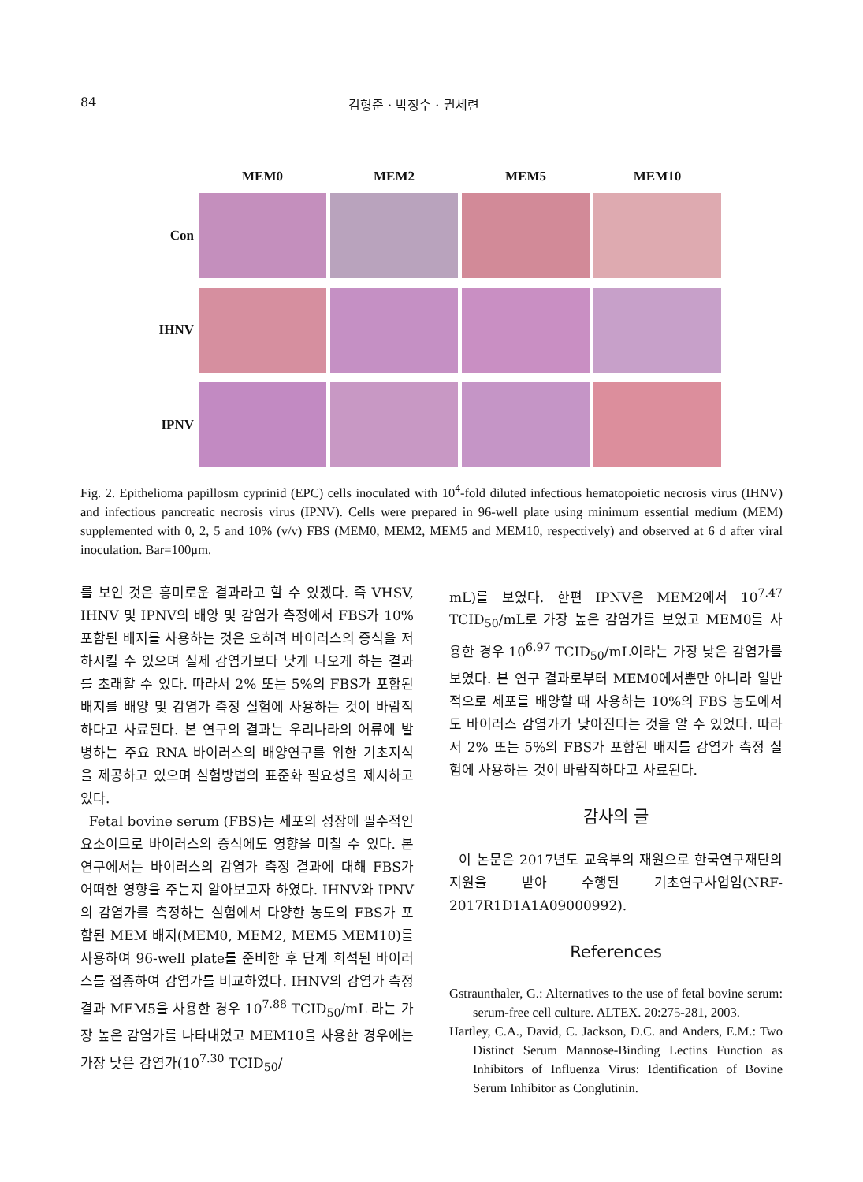84 김형준 · 박정수 · 권세련
| | MEM0 | MEM2 | MEM5 | MEM10 |
| --- | --- | --- | --- | --- |
| Con | | | | |
| IHNV | | | | |
| IPNV | | | | |
Fig. 2. Epithelioma papillosm cyprinid (EPC) cells inoculated with 10<sup>4</sup>-fold diluted infectious hematopoietic necrosis virus (IHNV) and infectious pancreatic necrosis virus (IPNV). Cells were prepared in 96-well plate using minimum essential medium (MEM) supplemented with 0, 2, 5 and 10% (v/v) FBS (MEM0, MEM2, MEM5 and MEM10, respectively) and observed at 6 d after viral inoculation. Bar=100μm.
를 보인 것은 흥미로운 결과라고 할 수 있겠다. 즉 VHSV, IHNV 및 IPNV의 배양 및 감염가 측정에서 FBS가 10% 포함된 배지를 사용하는 것은 오히려 바이러스의 증식을 저하시킬 수 있으며 실제 감염가보다 낮게 나오게 하는 결과를 초래할 수 있다. 따라서 2% 또는 5%의 FBS가 포함된 배지를 배양 및 감염가 측정 실험에 사용하는 것이 바람직하다고 사료된다. 본 연구의 결과는 우리나라의 어류에 발병하는 주요 RNA 바이러스의 배양연구를 위한 기초지식을 제공하고 있으며 실험방법의 표준화 필요성을 제시하고 있다.
Fetal bovine serum (FBS)는 세포의 성장에 필수적인 요소이므로 바이러스의 증식에도 영향을 미칠 수 있다. 본 연구에서는 바이러스의 감염가 측정 결과에 대해 FBS가 어떠한 영향을 주는지 알아보고자 하였다. IHNV와 IPNV의 감염가를 측정하는 실험에서 다양한 농도의 FBS가 포함된 MEM 배지(MEM0, MEM2, MEM5 MEM10)를 사용하여 96-well plate를 준비한 후 단계 희석된 바이러스를 접종하여 감염가를 비교하였다. IHNV의 감염가 측정 결과 MEM5을 사용한 경우 10<sup>7.88</sup> TCID<sub>50</sub>/mL 라는 가장 높은 감염가를 나타내었고 MEM10을 사용한 경우에는 가장 낮은 감염가(10<sup>7.30</sup> TCID<sub>50</sub>/
mL)를 보였다. 한편 IPNV은 MEM2에서 10<sup>7.47</sup> TCID<sub>50</sub>/mL로 가장 높은 감염가를 보였고 MEM0를 사용한 경우 10<sup>6.97</sup> TCID<sub>50</sub>/mL이라는 가장 낮은 감염가를 보였다. 본 연구 결과로부터 MEM0에서뿐만 아니라 일반적으로 세포를 배양할 때 사용하는 10%의 FBS 농도에서도 바이러스 감염가가 낮아진다는 것을 알 수 있었다. 따라서 2% 또는 5%의 FBS가 포함된 배지를 감염가 측정 실험에 사용하는 것이 바람직하다고 사료된다.
감사의 글
이 논문은 2017년도 교육부의 재원으로 한국연구재단의 지원을 받아 수행된 기초연구사업임(NRF-2017R1D1A1A09000992).
References
Gstraunthaler, G.: Alternatives to the use of fetal bovine serum: serum-free cell culture. ALTEX. 20:275-281, 2003.
Hartley, C.A., David, C. Jackson, D.C. and Anders, E.M.: Two Distinct Serum Mannose-Binding Lectins Function as Inhibitors of Influenza Virus: Identification of Bovine Serum Inhibitor as Conglutinin.